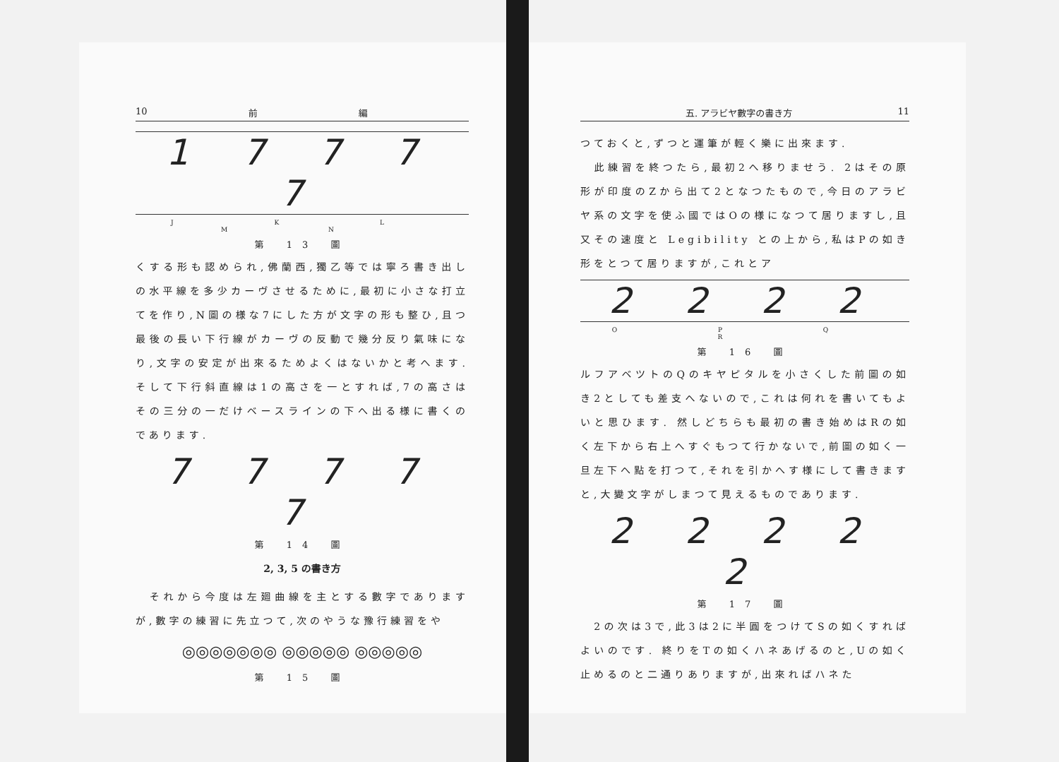10 前 編
1 7 7 7 7
J K L M N
第 13 圖
くする形も認められ,佛蘭西,獨乙等では寧ろ書き出しの水平線を多少カーヴさせるために,最初に小さな打立てを作り,N圖の様な7にした方が文字の形も整ひ,且つ最後の長い下行線がカーヴの反動で幾分反り氣味になり,文字の安定が出來るためよくはないかと考へます. そして下行斜直線は1の高さを一とすれば,7の高さはその三分の一だけベースラインの下へ出る様に書くのであります.
7 7 7 7 7
第 14 圖
2, 3, 5 の書き方
　それから今度は左廻曲線を主とする數字でありますが,數字の練習に先立つて,次のやうな豫行練習をや
◎◎◎◎◎◎◎ ◎◎◎◎◎ ◎◎◎◎◎
第 15 圖
五. アラビヤ數字の書き方 11
つておくと,ずつと運筆が輕く樂に出來ます.
　此練習を終つたら,最初2へ移りませう. 2はその原形が印度のZから出て2となつたもので,今日のアラビヤ系の文字を使ふ國ではOの様になつて居りますし,且又その速度と Legibility との上から,私はPの如き形をとつて居りますが,これとア
2 2 2 2
O P Q R
第 16 圖
ルフアベツトのQのキヤピタルを小さくした前圖の如き2としても差支へないので,これは何れを書いてもよいと思ひます. 然しどちらも最初の書き始めはRの如く左下から右上へすぐもつて行かないで,前圖の如く一旦左下へ點を打つて,それを引かへす様にして書きますと,大變文字がしまつて見えるものであります.
2 2 2 2 2
第 17 圖
　2の次は3で,此3は2に半圓をつけてSの如くすればよいのです. 終りをTの如くハネあげるのと,Uの如く止めるのと二通りありますが,出來ればハネた